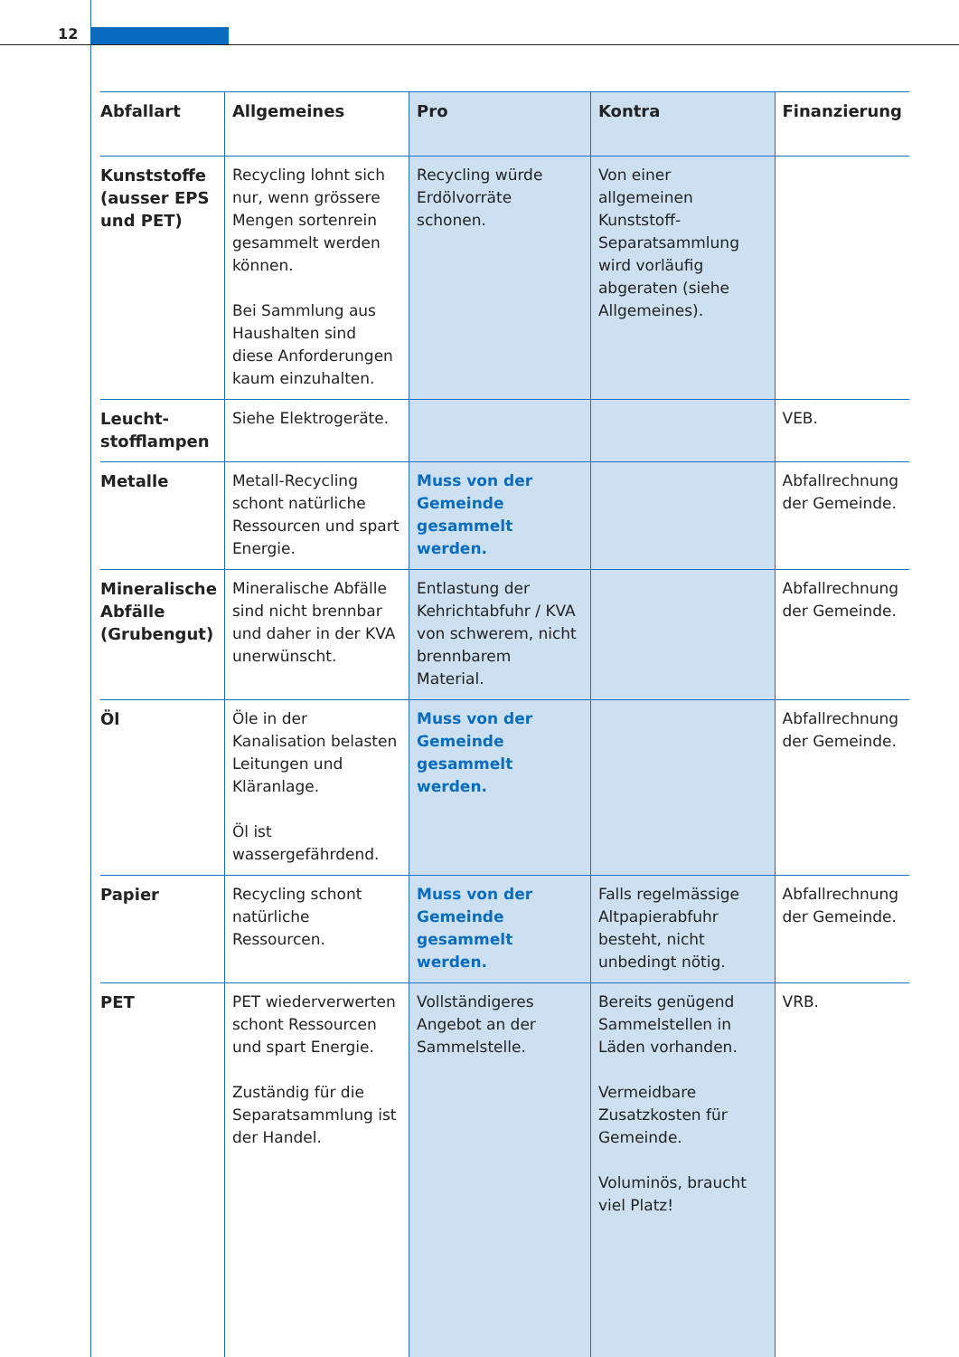12
| Abfallart | Allgemeines | Pro | Kontra | Finanzierung |
| --- | --- | --- | --- | --- |
| Kunststoffe (ausser EPS und PET) | Recycling lohnt sich nur, wenn grössere Mengen sortenrein gesammelt werden können. Bei Sammlung aus Haushalten sind diese Anforderungen kaum einzuhalten. | Recycling würde Erdölvorräte schonen. | Von einer allgemeinen Kunststoff-Separatsammlung wird vorläufig abgeraten (siehe Allgemeines). | |
| Leucht­stofflampen | Siehe Elektrogeräte. | | | VEB. |
| Metalle | Metall-Recycling schont natürliche Ressourcen und spart Energie. | Muss von der Gemeinde gesammelt werden. | | Abfallrechnung der Gemeinde. |
| Mineralische Abfälle (Grubengut) | Mineralische Abfälle sind nicht brennbar und daher in der KVA unerwünscht. | Entlastung der Kehricht­abfuhr / KVA von schwerem, nicht brennbarem Material. | | Abfallrechnung der Gemeinde. |
| Öl | Öle in der Kanalisation belasten Leitungen und Kläranlage. Öl ist wassergefährdend. | Muss von der Gemeinde gesammelt werden. | | Abfallrechnung der Gemeinde. |
| Papier | Recycling schont natürliche Ressourcen. | Muss von der Gemeinde gesammelt werden. | Falls regelmässige Altpapierabfuhr besteht, nicht unbedingt nötig. | Abfallrechnung der Gemeinde. |
| PET | PET wiederverwerten schont Ressourcen und spart Energie. Zuständig für die Separatsammlung ist der Handel. | Vollständigeres Angebot an der Sammelstelle. | Bereits genügend Sammelstellen in Läden vorhanden. Vermeidbare Zusatzkosten für Gemeinde. Voluminös, braucht viel Platz! | VRB. |